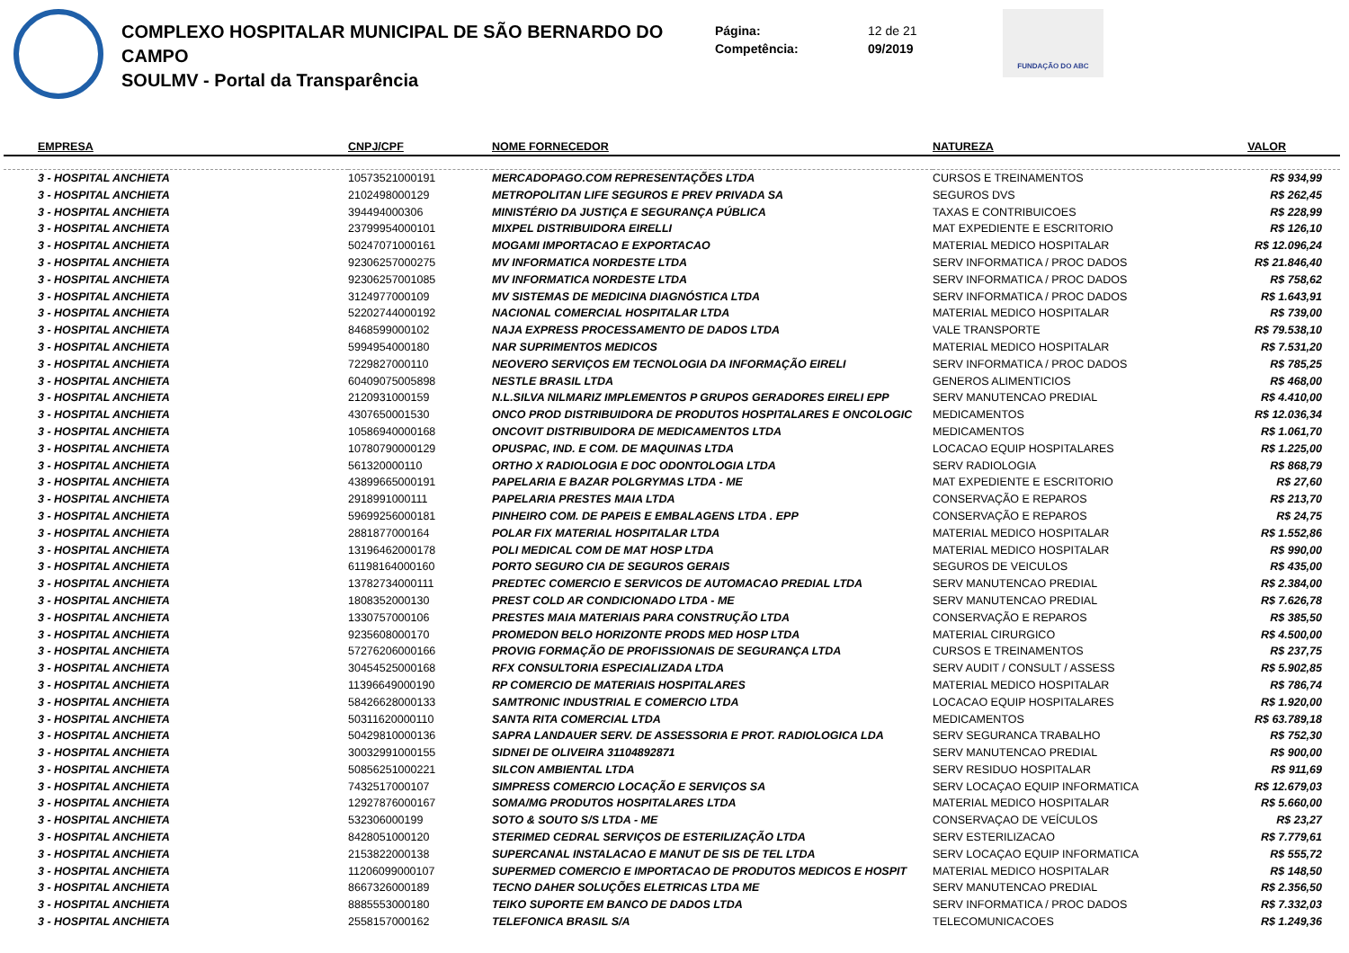COMPLEXO HOSPITALAR MUNICIPAL DE SÃO BERNARDO DO CAMPO
SOULMV - Portal da Transparência
Página:
Competência:
12 de 21
09/2019
FUNDAÇÃO DO ABC
| EMPRESA | CNPJ/CPF | NOME FORNECEDOR | NATUREZA | VALOR |
| --- | --- | --- | --- | --- |
| 3 - HOSPITAL ANCHIETA | 10573521000191 | MERCADOPAGO.COM REPRESENTAÇÕES LTDA | CURSOS E TREINAMENTOS | R$ 934,99 |
| 3 - HOSPITAL ANCHIETA | 2102498000129 | METROPOLITAN LIFE SEGUROS E PREV PRIVADA SA | SEGUROS DVS | R$ 262,45 |
| 3 - HOSPITAL ANCHIETA | 394494000306 | MINISTÉRIO DA JUSTIÇA E SEGURANÇA PÚBLICA | TAXAS E CONTRIBUICOES | R$ 228,99 |
| 3 - HOSPITAL ANCHIETA | 23799954000101 | MIXPEL DISTRIBUIDORA EIRELLI | MAT EXPEDIENTE E ESCRITORIO | R$ 126,10 |
| 3 - HOSPITAL ANCHIETA | 50247071000161 | MOGAMI IMPORTACAO E EXPORTACAO | MATERIAL MEDICO HOSPITALAR | R$ 12.096,24 |
| 3 - HOSPITAL ANCHIETA | 92306257000275 | MV INFORMATICA NORDESTE LTDA | SERV INFORMATICA / PROC DADOS | R$ 21.846,40 |
| 3 - HOSPITAL ANCHIETA | 92306257001085 | MV INFORMATICA NORDESTE LTDA | SERV INFORMATICA / PROC DADOS | R$ 758,62 |
| 3 - HOSPITAL ANCHIETA | 3124977000109 | MV SISTEMAS DE MEDICINA DIAGNÓSTICA LTDA | SERV INFORMATICA / PROC DADOS | R$ 1.643,91 |
| 3 - HOSPITAL ANCHIETA | 52202744000192 | NACIONAL COMERCIAL HOSPITALAR LTDA | MATERIAL MEDICO HOSPITALAR | R$ 739,00 |
| 3 - HOSPITAL ANCHIETA | 8468599000102 | NAJA EXPRESS PROCESSAMENTO DE DADOS LTDA | VALE TRANSPORTE | R$ 79.538,10 |
| 3 - HOSPITAL ANCHIETA | 5994954000180 | NAR SUPRIMENTOS MEDICOS | MATERIAL MEDICO HOSPITALAR | R$ 7.531,20 |
| 3 - HOSPITAL ANCHIETA | 7229827000110 | NEOVERO SERVIÇOS EM TECNOLOGIA DA INFORMAÇÃO EIRELI | SERV INFORMATICA / PROC DADOS | R$ 785,25 |
| 3 - HOSPITAL ANCHIETA | 60409075005898 | NESTLE BRASIL LTDA | GENEROS ALIMENTICIOS | R$ 468,00 |
| 3 - HOSPITAL ANCHIETA | 2120931000159 | N.L.SILVA NILMARIZ IMPLEMENTOS P GRUPOS GERADORES EIRELI EPP | SERV MANUTENCAO PREDIAL | R$ 4.410,00 |
| 3 - HOSPITAL ANCHIETA | 4307650001530 | ONCO PROD DISTRIBUIDORA DE PRODUTOS HOSPITALARES E ONCOLOGIC | MEDICAMENTOS | R$ 12.036,34 |
| 3 - HOSPITAL ANCHIETA | 10586940000168 | ONCOVIT DISTRIBUIDORA DE MEDICAMENTOS LTDA | MEDICAMENTOS | R$ 1.061,70 |
| 3 - HOSPITAL ANCHIETA | 10780790000129 | OPUSPAC, IND. E COM. DE MAQUINAS LTDA | LOCACAO EQUIP HOSPITALARES | R$ 1.225,00 |
| 3 - HOSPITAL ANCHIETA | 561320000110 | ORTHO X RADIOLOGIA E DOC ODONTOLOGIA LTDA | SERV RADIOLOGIA | R$ 868,79 |
| 3 - HOSPITAL ANCHIETA | 43899665000191 | PAPELARIA E BAZAR POLGRYMAS LTDA - ME | MAT EXPEDIENTE E ESCRITORIO | R$ 27,60 |
| 3 - HOSPITAL ANCHIETA | 2918991000111 | PAPELARIA PRESTES MAIA LTDA | CONSERVAÇÃO E REPAROS | R$ 213,70 |
| 3 - HOSPITAL ANCHIETA | 59699256000181 | PINHEIRO COM. DE PAPEIS E EMBALAGENS LTDA . EPP | CONSERVAÇÃO E REPAROS | R$ 24,75 |
| 3 - HOSPITAL ANCHIETA | 2881877000164 | POLAR FIX MATERIAL HOSPITALAR LTDA | MATERIAL MEDICO HOSPITALAR | R$ 1.552,86 |
| 3 - HOSPITAL ANCHIETA | 13196462000178 | POLI MEDICAL COM DE MAT HOSP LTDA | MATERIAL MEDICO HOSPITALAR | R$ 990,00 |
| 3 - HOSPITAL ANCHIETA | 61198164000160 | PORTO SEGURO CIA DE SEGUROS GERAIS | SEGUROS DE VEICULOS | R$ 435,00 |
| 3 - HOSPITAL ANCHIETA | 13782734000111 | PREDTEC COMERCIO E SERVICOS DE AUTOMACAO PREDIAL LTDA | SERV MANUTENCAO PREDIAL | R$ 2.384,00 |
| 3 - HOSPITAL ANCHIETA | 1808352000130 | PREST COLD AR CONDICIONADO LTDA - ME | SERV MANUTENCAO PREDIAL | R$ 7.626,78 |
| 3 - HOSPITAL ANCHIETA | 1330757000106 | PRESTES MAIA MATERIAIS PARA CONSTRUÇÃO LTDA | CONSERVAÇÃO E REPAROS | R$ 385,50 |
| 3 - HOSPITAL ANCHIETA | 9235608000170 | PROMEDON BELO HORIZONTE PRODS MED HOSP LTDA | MATERIAL CIRURGICO | R$ 4.500,00 |
| 3 - HOSPITAL ANCHIETA | 57276206000166 | PROVIG FORMAÇÃO DE PROFISSIONAIS DE SEGURANÇA LTDA | CURSOS E TREINAMENTOS | R$ 237,75 |
| 3 - HOSPITAL ANCHIETA | 30454525000168 | RFX CONSULTORIA ESPECIALIZADA LTDA | SERV AUDIT / CONSULT / ASSESS | R$ 5.902,85 |
| 3 - HOSPITAL ANCHIETA | 11396649000190 | RP COMERCIO DE MATERIAIS HOSPITALARES | MATERIAL MEDICO HOSPITALAR | R$ 786,74 |
| 3 - HOSPITAL ANCHIETA | 58426628000133 | SAMTRONIC INDUSTRIAL E COMERCIO LTDA | LOCACAO EQUIP HOSPITALARES | R$ 1.920,00 |
| 3 - HOSPITAL ANCHIETA | 50311620000110 | SANTA RITA COMERCIAL LTDA | MEDICAMENTOS | R$ 63.789,18 |
| 3 - HOSPITAL ANCHIETA | 50429810000136 | SAPRA LANDAUER SERV. DE ASSESSORIA E PROT. RADIOLOGICA LDA | SERV SEGURANCA TRABALHO | R$ 752,30 |
| 3 - HOSPITAL ANCHIETA | 30032991000155 | SIDNEI DE OLIVEIRA 31104892871 | SERV MANUTENCAO PREDIAL | R$ 900,00 |
| 3 - HOSPITAL ANCHIETA | 50856251000221 | SILCON AMBIENTAL LTDA | SERV RESIDUO HOSPITALAR | R$ 911,69 |
| 3 - HOSPITAL ANCHIETA | 7432517000107 | SIMPRESS COMERCIO LOCAÇÃO E SERVIÇOS SA | SERV LOCAÇAO EQUIP INFORMATICA | R$ 12.679,03 |
| 3 - HOSPITAL ANCHIETA | 12927876000167 | SOMA/MG PRODUTOS HOSPITALARES LTDA | MATERIAL MEDICO HOSPITALAR | R$ 5.660,00 |
| 3 - HOSPITAL ANCHIETA | 532306000199 | SOTO & SOUTO S/S LTDA - ME | CONSERVAÇAO DE VEÍCULOS | R$ 23,27 |
| 3 - HOSPITAL ANCHIETA | 8428051000120 | STERIMED CEDRAL SERVIÇOS DE ESTERILIZAÇÃO LTDA | SERV ESTERILIZACAO | R$ 7.779,61 |
| 3 - HOSPITAL ANCHIETA | 2153822000138 | SUPERCANAL INSTALACAO E MANUT DE SIS DE TEL LTDA | SERV LOCAÇAO EQUIP INFORMATICA | R$ 555,72 |
| 3 - HOSPITAL ANCHIETA | 11206099000107 | SUPERMED COMERCIO E IMPORTACAO DE PRODUTOS MEDICOS E HOSPIT | MATERIAL MEDICO HOSPITALAR | R$ 148,50 |
| 3 - HOSPITAL ANCHIETA | 8667326000189 | TECNO DAHER SOLUÇÕES ELETRICAS LTDA ME | SERV MANUTENCAO PREDIAL | R$ 2.356,50 |
| 3 - HOSPITAL ANCHIETA | 8885553000180 | TEIKO SUPORTE EM BANCO DE DADOS LTDA | SERV INFORMATICA / PROC DADOS | R$ 7.332,03 |
| 3 - HOSPITAL ANCHIETA | 2558157000162 | TELEFONICA BRASIL S/A | TELECOMUNICACOES | R$ 1.249,36 |